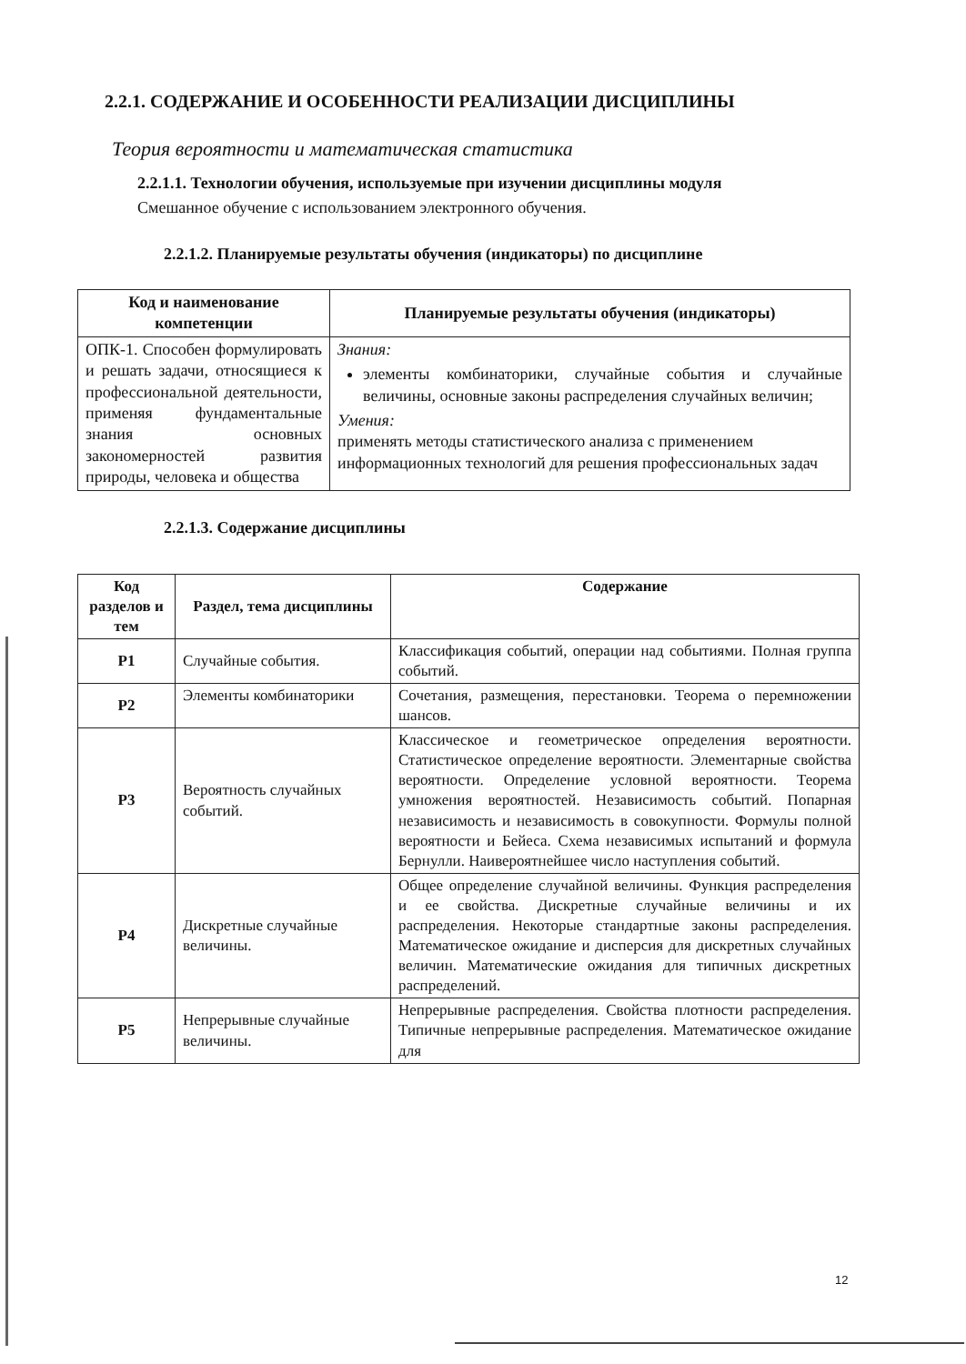2.2.1. СОДЕРЖАНИЕ И ОСОБЕННОСТИ РЕАЛИЗАЦИИ ДИСЦИПЛИНЫ
Теория вероятности и математическая статистика
2.2.1.1. Технологии обучения, используемые при изучении дисциплины модуля
Смешанное обучение с использованием электронного обучения.
2.2.1.2. Планируемые результаты обучения (индикаторы) по дисциплине
| Код и наименование компетенции | Планируемые результаты обучения (индикаторы) |
| --- | --- |
| ОПК-1. Способен формулировать и решать задачи, относящиеся к профессиональной деятельности, применяя фундаментальные знания основных закономерностей развития природы, человека и общества | Знания: элементы комбинаторики, случайные события и случайные величины, основные законы распределения случайных величин; Умения: применять методы статистического анализа с применением информационных технологий для решения профессиональных задач |
2.2.1.3. Содержание дисциплины
| Код разделов и тем | Раздел, тема дисциплины | Содержание |
| --- | --- | --- |
| Р1 | Случайные события. | Классификация событий, операции над событиями. Полная группа событий. |
| Р2 | Элементы комбинаторики | Сочетания, размещения, перестановки. Теорема о перемножении шансов. |
| Р3 | Вероятность случайных событий. | Классическое и геометрическое определения вероятности. Статистическое определение вероятности. Элементарные свойства вероятности. Определение условной вероятности. Теорема умножения вероятностей. Независимость событий. Попарная независимость и независимость в совокупности. Формулы полной вероятности и Бейеса. Схема независимых испытаний и формула Бернулли. Наивероятнейшее число наступления событий. |
| Р4 | Дискретные случайные величины. | Общее определение случайной величины. Функция распределения и ее свойства. Дискретные случайные величины и их распределения. Некоторые стандартные законы распределения. Математическое ожидание и дисперсия для дискретных случайных величин. Математические ожидания для типичных дискретных распределений. |
| Р5 | Непрерывные случайные величины. | Непрерывные распределения. Свойства плотности распределения. Типичные непрерывные распределения. Математическое ожидание для |
12